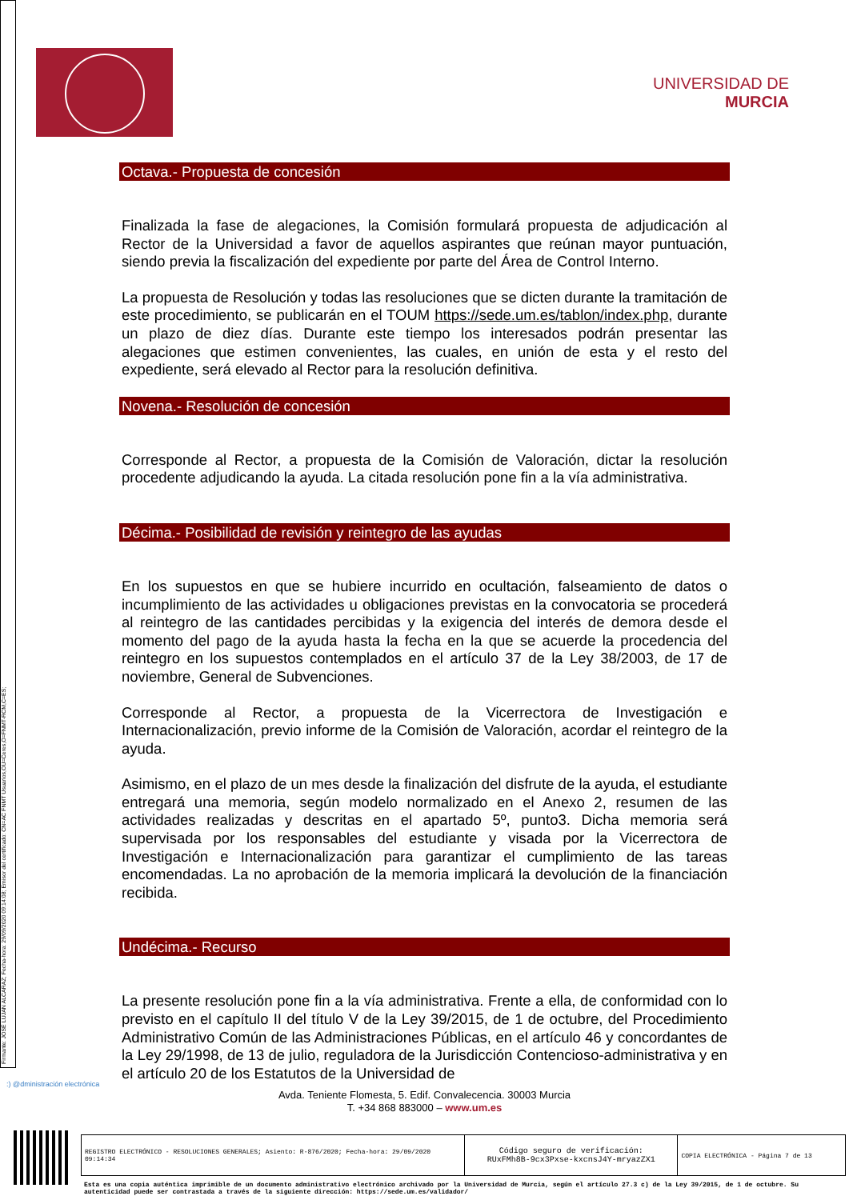Firmante: JOSÉ LUJAN ALCARAZ; Fecha-hora: 29/09/2020 09:14:08; Emisor del certificado: CN=AC FNMT Usuarios,OU=Ceres,O=FNMT-RCM,C=ES;
UNIVERSIDAD DE
MURCIA
Octava.- Propuesta de concesión
Finalizada la fase de alegaciones, la Comisión formulará propuesta de adjudicación al Rector de la Universidad a favor de aquellos aspirantes que reúnan mayor puntuación, siendo previa la fiscalización del expediente por parte del Área de Control Interno.
La propuesta de Resolución y todas las resoluciones que se dicten durante la tramitación de este procedimiento, se publicarán en el TOUM https://sede.um.es/tablon/index.php, durante un plazo de diez días. Durante este tiempo los interesados podrán presentar las alegaciones que estimen convenientes, las cuales, en unión de esta y el resto del expediente, será elevado al Rector para la resolución definitiva.
Novena.- Resolución de concesión
Corresponde al Rector, a propuesta de la Comisión de Valoración, dictar la resolución procedente adjudicando la ayuda. La citada resolución pone fin a la vía administrativa.
Décima.- Posibilidad de revisión y reintegro de las ayudas
En los supuestos en que se hubiere incurrido en ocultación, falseamiento de datos o incumplimiento de las actividades u obligaciones previstas en la convocatoria se procederá al reintegro de las cantidades percibidas y la exigencia del interés de demora desde el momento del pago de la ayuda hasta la fecha en la que se acuerde la procedencia del reintegro en los supuestos contemplados en el artículo 37 de la Ley 38/2003, de 17 de noviembre, General de Subvenciones.
Corresponde al Rector, a propuesta de la Vicerrectora de Investigación e Internacionalización, previo informe de la Comisión de Valoración, acordar el reintegro de la ayuda.
Asimismo, en el plazo de un mes desde la finalización del disfrute de la ayuda, el estudiante entregará una memoria, según modelo normalizado en el Anexo 2, resumen de las actividades realizadas y descritas en el apartado 5º, punto3. Dicha memoria será supervisada por los responsables del estudiante y visada por la Vicerrectora de Investigación e Internacionalización para garantizar el cumplimiento de las tareas encomendadas. La no aprobación de la memoria implicará la devolución de la financiación recibida.
Undécima.- Recurso
La presente resolución pone fin a la vía administrativa. Frente a ella, de conformidad con lo previsto en el capítulo II del título V de la Ley 39/2015, de 1 de octubre, del Procedimiento Administrativo Común de las Administraciones Públicas, en el artículo 46 y concordantes de la Ley 29/1998, de 13 de julio, reguladora de la Jurisdicción Contencioso-administrativa y en el artículo 20 de los Estatutos de la Universidad de
:) @dministración electrónica
Avda. Teniente Flomesta, 5. Edif. Convalecencia. 30003 Murcia
T. +34 868 883000 – www.um.es
| REGISTRO ELECTRÓNICO - RESOLUCIONES GENERALES; Asiento: R-876/2020; Fecha-hora: 29/09/2020 09:14:34 | Código seguro de verificación: RUxFMh8B-9cx3Pxse-kxcnsJ4Y-mryazZX1 | COPIA ELECTRÓNICA - Página 7 de 13 |
Esta es una copia auténtica imprimible de un documento administrativo electrónico archivado por la Universidad de Murcia, según el artículo 27.3 c) de la Ley 39/2015, de 1 de octubre. Su autenticidad puede ser contrastada a través de la siguiente dirección: https://sede.um.es/validador/